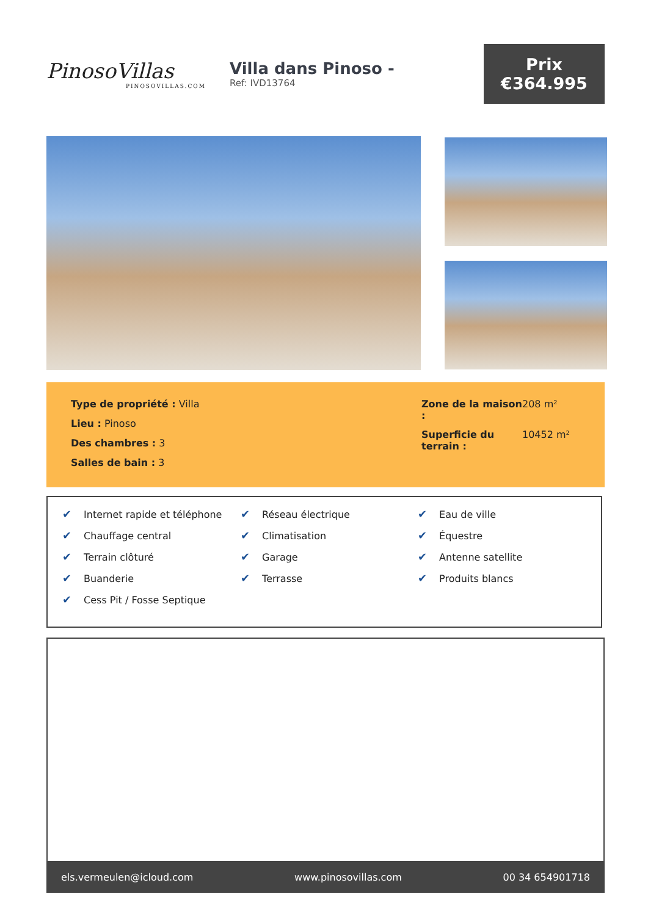PinosoVillas
PINOSOVILLAS.COM
Villa dans Pinoso -
Ref: IVD13764
Prix
€364.995
Type de propriété : Villa
Lieu : Pinoso
Des chambres : 3
Salles de bain : 3
Zone de la maison : 208 m²
Superficie du terrain : 10452 m²
✔ Internet rapide et téléphone
✔ Réseau électrique
✔ Eau de ville
✔ Chauffage central
✔ Climatisation
✔ Équestre
✔ Terrain clôturé
✔ Garage
✔ Antenne satellite
✔ Buanderie
✔ Terrasse
✔ Produits blancs
✔ Cess Pit / Fosse Septique
els.vermeulen@icloud.com www.pinosovillas.com 00 34 654901718